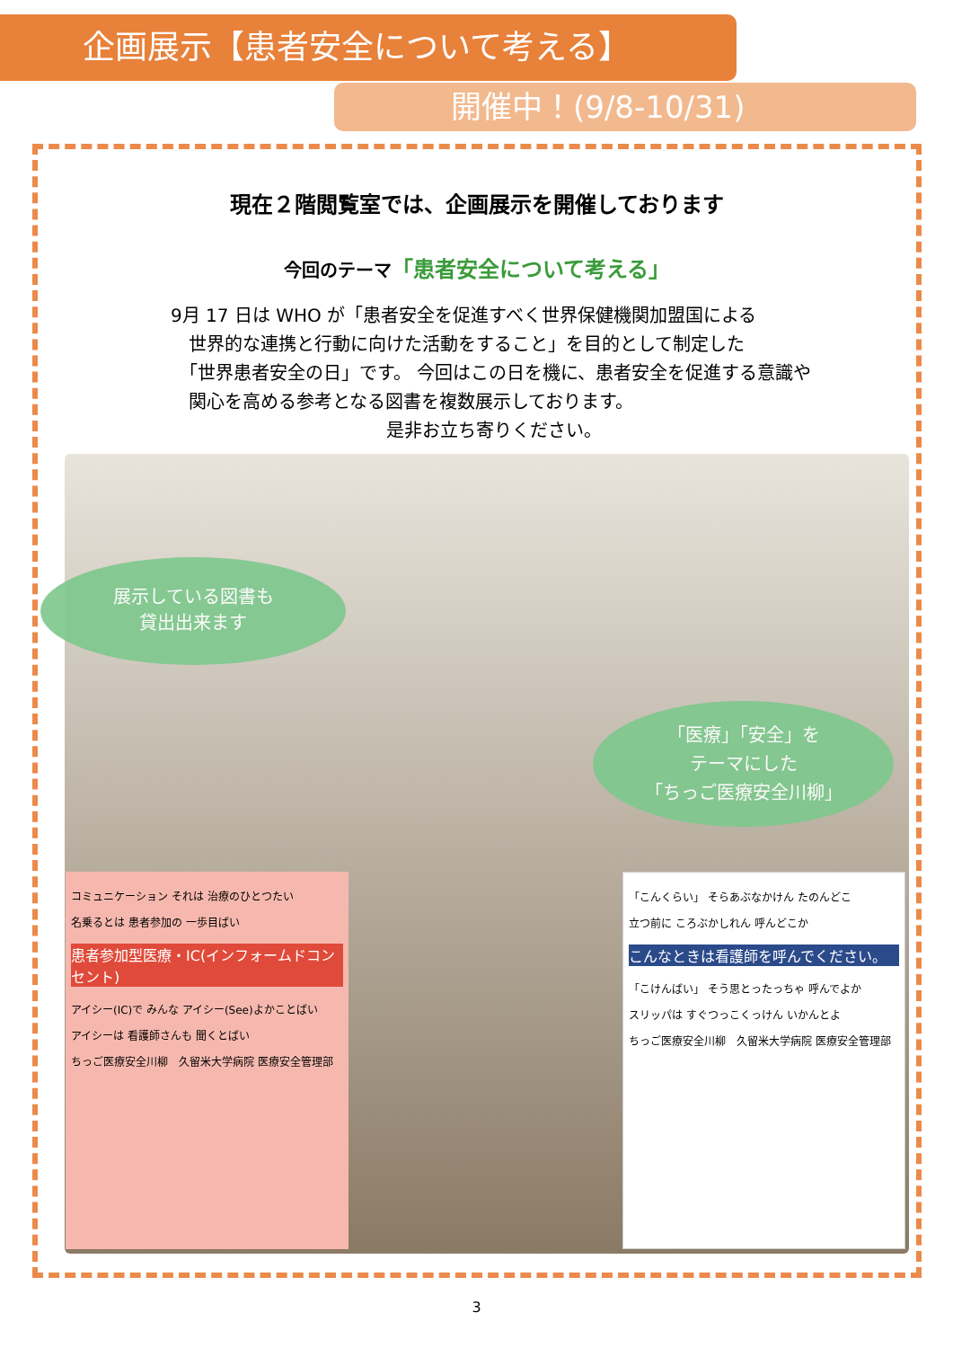企画展示【患者安全について考える】
開催中！(9/8-10/31)
現在２階閲覧室では、企画展示を開催しております
今回のテーマ「患者安全について考える」
9月 17 日は WHO が「患者安全を促進すべく世界保健機関加盟国による
　世界的な連携と行動に向けた活動をすること」を目的として制定した
　「世界患者安全の日」です。 今回はこの日を機に、患者安全を促進する意識や
　関心を高める参考となる図書を複数展示しております。
是非お立ち寄りください。
展示している図書も
貸出出来ます
「医療」「安全」を
テーマにした
「ちっご医療安全川柳」
コミュニケーション それは 治療のひとつたい
名乗るとは 患者参加の 一歩目ばい
患者参加型医療・IC(インフォームドコンセント)
アイシー(IC)で みんな アイシー(See)よかことばい
アイシーは 看護師さんも 聞くとばい
ちっご医療安全川柳　久留米大学病院 医療安全管理部
「こんくらい」 そらあぶなかけん たのんどこ
立つ前に ころぶかしれん 呼んどこか
こんなときは看護師を呼んでください。
「こけんばい」 そう思とったっちゃ 呼んでよか
スリッパは すぐつっこくっけん いかんとよ
ちっご医療安全川柳　久留米大学病院 医療安全管理部
3